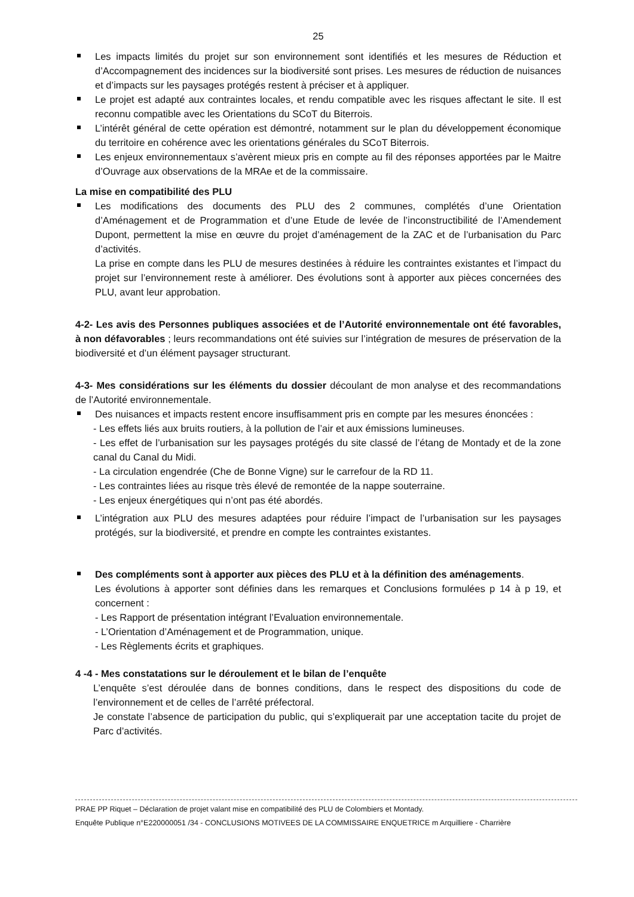25
Les impacts limités du projet sur son environnement sont identifiés et les mesures de Réduction et d’Accompagnement des incidences sur la biodiversité sont prises. Les mesures de réduction de nuisances et d’impacts sur les paysages protégés restent à préciser et à appliquer.
Le projet est adapté aux contraintes locales, et rendu compatible avec les risques affectant le site. Il est reconnu compatible avec les Orientations du SCoT du Biterrois.
L’intérêt général de cette opération est démontré, notamment sur le plan du développement économique du territoire en cohérence avec les orientations générales du SCoT Biterrois.
Les enjeux environnementaux s’avèrent mieux pris en compte au fil des réponses apportées par le Maitre d’Ouvrage aux observations de la MRAe et de la commissaire.
La mise en compatibilité des PLU
Les modifications des documents des PLU des 2 communes, complétés d’une Orientation d’Aménagement et de Programmation et d’une Etude de levée de l’inconstructibilité de l’Amendement Dupont, permettent la mise en œuvre du projet d’aménagement de la ZAC et de l’urbanisation du Parc d’activités.
La prise en compte dans les PLU de mesures destinées à réduire les contraintes existantes et l’impact du projet sur l’environnement reste à améliorer. Des évolutions sont à apporter aux pièces concernées des PLU, avant leur approbation.
4-2- Les avis des Personnes publiques associées et de l’Autorité environnementale ont été favorables, à non défavorables ; leurs recommandations ont été suivies sur l’intégration de mesures de préservation de la biodiversité et d’un élément paysager structurant.
4-3- Mes considérations sur les éléments du dossier découlant de mon analyse et des recommandations de l’Autorité environnementale.
Des nuisances et impacts restent encore insuffisamment pris en compte par les mesures énoncées :
- Les effets liés aux bruits routiers, à la pollution de l’air et aux émissions lumineuses.
- Les effet de l’urbanisation sur les paysages protégés du site classé de l’étang de Montady et de la zone canal du Canal du Midi.
- La circulation engendrée (Che de Bonne Vigne) sur le carrefour de la RD 11.
- Les contraintes liées au risque très élevé de remontée de la nappe souterraine.
- Les enjeux énergétiques qui n’ont pas été abordés.
L’intégration aux PLU des mesures adaptées pour réduire l’impact de l’urbanisation sur les paysages protégés, sur la biodiversité, et prendre en compte les contraintes existantes.
Des compléments sont à apporter aux pièces des PLU et à la définition des aménagements.
Les évolutions à apporter sont définies dans les remarques et Conclusions formulées p 14 à p 19, et concernent :
- Les Rapport de présentation intégrant l’Evaluation environnementale.
- L’Orientation d’Aménagement et de Programmation, unique.
- Les Règlements écrits et graphiques.
4 -4 - Mes constatations sur le déroulement et le bilan de l’enquête
L’enquête s’est déroulée dans de bonnes conditions, dans le respect des dispositions du code de l’environnement et de celles de l’arrêté préfectoral.
Je constate l’absence de participation du public, qui s’expliquerait par une acceptation tacite du projet de Parc d’activités.
PRAE PP Riquet – Déclaration de projet valant mise en compatibilité des PLU de Colombiers et Montady.
Enquête Publique n°E220000051 /34 - CONCLUSIONS MOTIVEES DE LA COMMISSAIRE ENQUETRICE m Arquilliere - Charrière